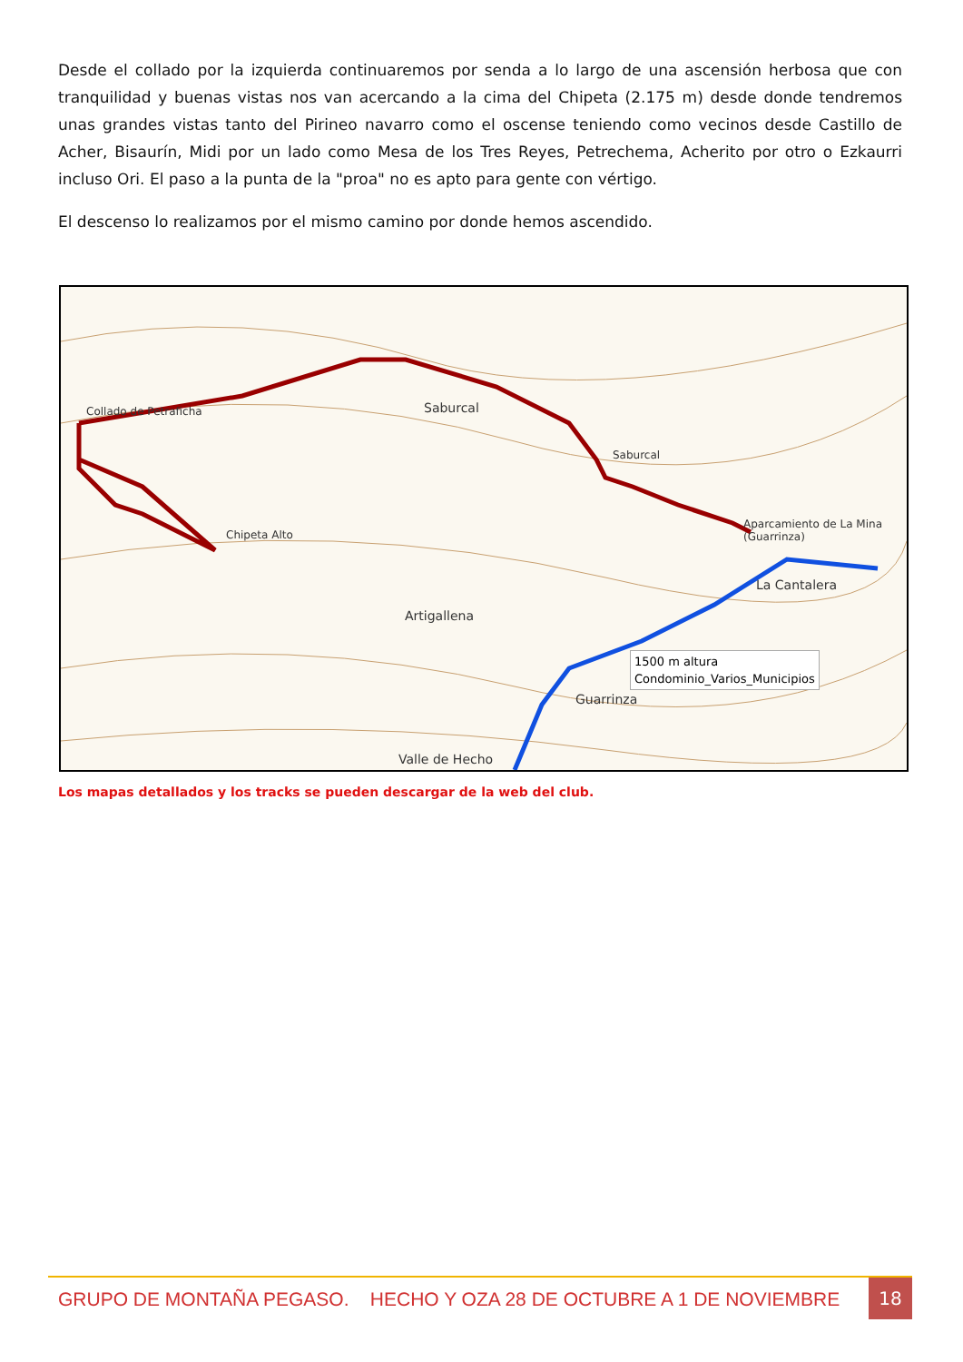Desde el collado por la izquierda continuaremos por senda a lo largo de una ascensión herbosa que con tranquilidad y buenas vistas nos van acercando a la cima del Chipeta (2.175 m) desde donde tendremos unas grandes vistas tanto del Pirineo navarro como el oscense teniendo como vecinos desde Castillo de Acher, Bisaurín, Midi por un lado como Mesa de los Tres Reyes, Petrechema, Acherito por otro o Ezkaurri incluso Ori. El paso a la punta de la "proa" no es apto para gente con vértigo.
El descenso lo realizamos por el mismo camino por donde hemos ascendido.
Collado de Petraficha Saburcal
Saburcal
Chipeta Alto
Aparcamiento de La Mina (Guarrinza)
Artigallena
La Cantalera
Guarrinza
Valle de Hecho
1500 m altura
Condominio_Varios_Municipios
Los mapas detallados y los tracks se pueden descargar de la web del club.
GRUPO DE MONTAÑA PEGASO. HECHO Y OZA 28 DE OCTUBRE A 1 DE NOVIEMBRE
18